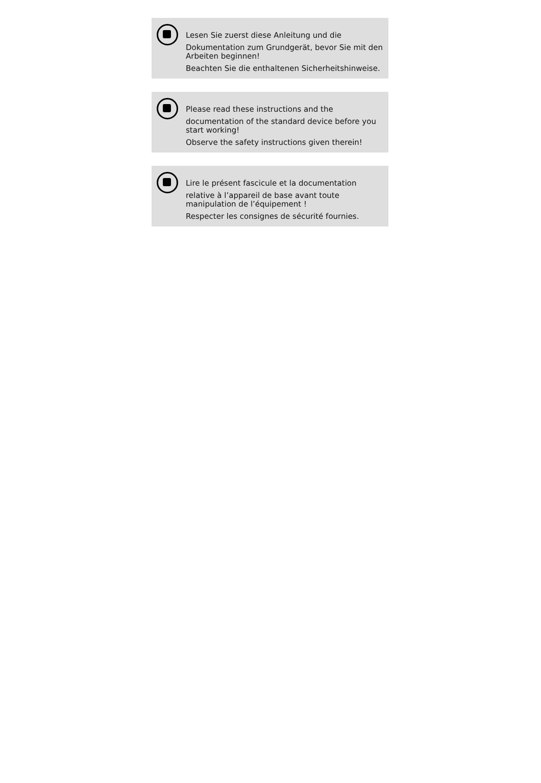Lesen Sie zuerst diese Anleitung und die
Dokumentation zum Grundgerät, bevor Sie mit den Arbeiten beginnen!
Beachten Sie die enthaltenen Sicherheitshinweise.
Please read these instructions and the
documentation of the standard device before you start working!
Observe the safety instructions given therein!
Lire le présent fascicule et la documentation
relative à l’appareil de base avant toute manipulation de l’équipement !
Respecter les consignes de sécurité fournies.